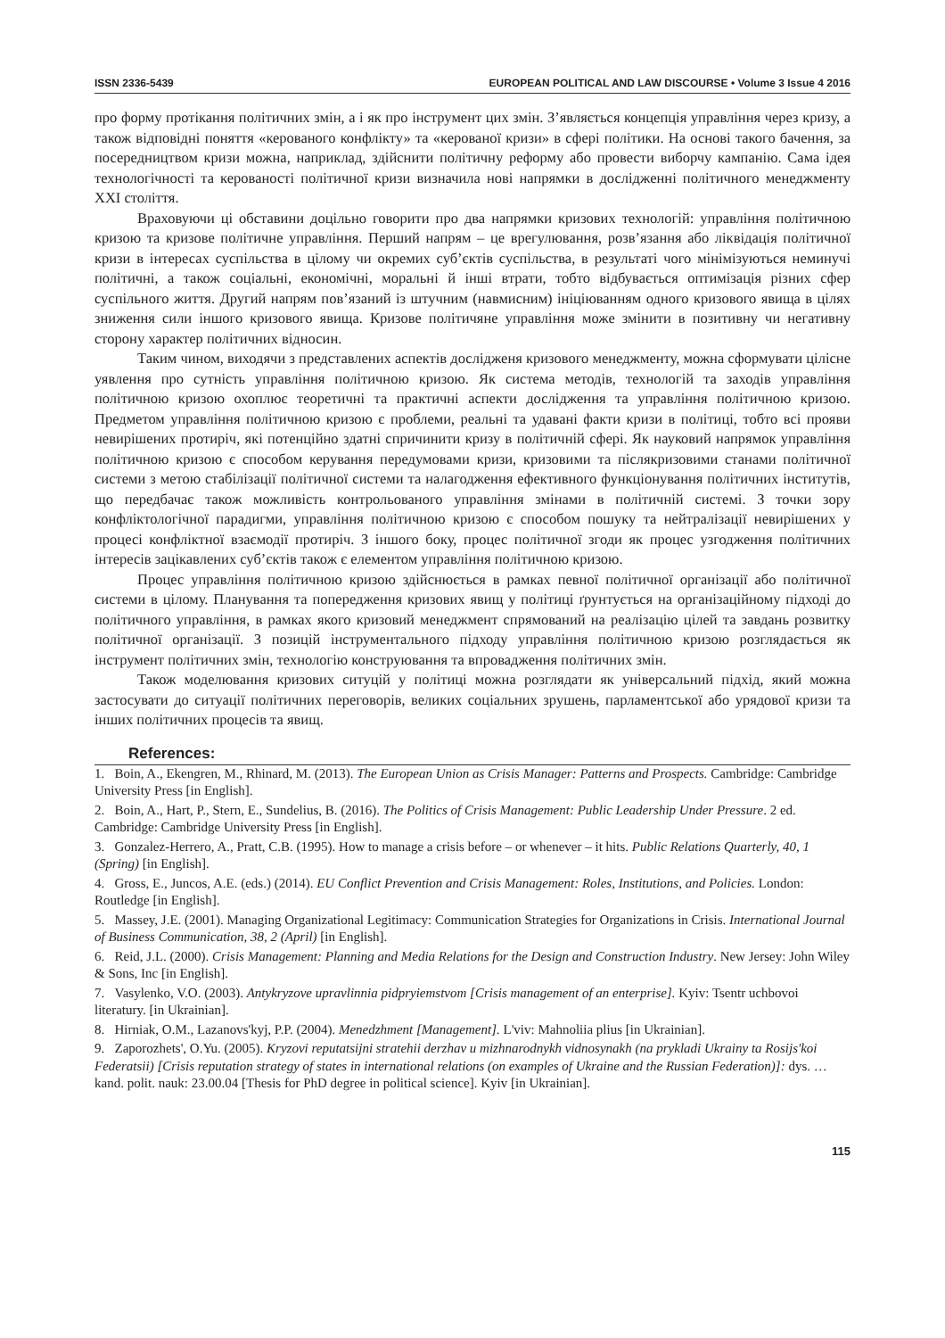ISSN 2336-5439 EUROPEAN POLITICAL AND LAW DISCOURSE • Volume 3 Issue 4 2016
про форму протікання політичних змін, а і як про інструмент цих змін. З’являється концепція управління через кризу, а також відповідні поняття «керованого конфлікту» та «керованої кризи» в сфері політики. На основі такого бачення, за посередництвом кризи можна, наприклад, здійснити політичну реформу або провести виборчу кампанію. Сама ідея технологічності та керованості політичної кризи визначила нові напрямки в дослідженні політичного менеджменту XXI століття.
Враховуючи ці обставини доцільно говорити про два напрямки кризових технологій: управління політичною кризою та кризове політичне управління. Перший напрям – це врегулювання, розв’язання або ліквідація політичної кризи в інтересах суспільства в цілому чи окремих суб’єктів суспільства, в результаті чого мінімізуються неминучі політичні, а також соціальні, економічні, моральні й інші втрати, тобто відбувається оптимізація різних сфер суспільного життя. Другий напрям пов’язаний із штучним (навмисним) ініціюванням одного кризового явища в цілях зниження сили іншого кризового явища. Кризове політичяне управління може змінити в позитивну чи негативну сторону характер політичних відносин.
Таким чином, виходячи з представлених аспектів дослідженя кризового менеджменту, можна сформувати цілісне уявлення про сутність управління політичною кризою. Як система методів, технологій та заходів управління політичною кризою охоплює теоретичні та практичні аспекти дослідження та управління політичною кризою. Предметом управління політичною кризою є проблеми, реальні та удавані факти кризи в політиці, тобто всі прояви невирішених протиріч, які потенційно здатні спричинити кризу в політичній сфері. Як науковий напрямок управління політичною кризою є способом керування передумовами кризи, кризовими та післякризовими станами політичної системи з метою стабілізації політичної системи та налагодження ефективного функціонування політичних інститутів, що передбачає також можливість контрольованого управління змінами в політичній системі. З точки зору конфліктологічної парадигми, управління політичною кризою є способом пошуку та нейтралізації невирішених у процесі конфліктної взаємодії протиріч. З іншого боку, процес політичної згоди як процес узгодження політичних інтересів зацікавлених суб’єктів також є елементом управління політичною кризою.
Процес управління політичною кризою здійснюється в рамках певної політичної організації або політичної системи в цілому. Планування та попередження кризових явищ у політиці ґрунтується на організаційному підході до політичного управління, в рамках якого кризовий менеджмент спрямований на реалізацію цілей та завдань розвитку політичної організації. З позицій інструментального підходу управління політичною кризою розглядається як інструмент політичних змін, технологію конструювання та впровадження політичних змін.
Також моделювання кризових ситуцій у політиці можна розглядати як універсальний підхід, який можна застосувати до ситуації політичних переговорів, великих соціальних зрушень, парламентської або урядової кризи та інших політичних процесів та явищ.
References:
1. Boin, A., Ekengren, M., Rhinard, M. (2013). The European Union as Crisis Manager: Patterns and Prospects. Cambridge: Cambridge University Press [in English].
2. Boin, A., Hart, P., Stern, E., Sundelius, B. (2016). The Politics of Crisis Management: Public Leadership Under Pressure. 2 ed. Cambridge: Cambridge University Press [in English].
3. Gonzalez-Herrero, A., Pratt, C.B. (1995). How to manage a crisis before – or whenever – it hits. Public Relations Quarterly, 40, 1 (Spring) [in English].
4. Gross, E., Juncos, A.E. (eds.) (2014). EU Conflict Prevention and Crisis Management: Roles, Institutions, and Policies. London: Routledge [in English].
5. Massey, J.E. (2001). Managing Organizational Legitimacy: Communication Strategies for Organizations in Crisis. International Journal of Business Communication, 38, 2 (April) [in English].
6. Reid, J.L. (2000). Crisis Management: Planning and Media Relations for the Design and Construction Industry. New Jersey: John Wiley & Sons, Inc [in English].
7. Vasylenko, V.O. (2003). Antykryzove upravlinnia pidpryiemstvom [Crisis management of an enterprise]. Kyiv: Tsentr uchbovoi literatury. [in Ukrainian].
8. Hirniak, O.M., Lazanovs'kyj, P.P. (2004). Menedzhment [Management]. L'viv: Mahnoliia plius [in Ukrainian].
9. Zaporozhets', O.Yu. (2005). Kryzovi reputatsijni stratehii derzhav u mizhnarodnykh vidnosynakh (na prykladi Ukrainy ta Rosijs'koi Federatsii) [Crisis reputation strategy of states in international relations (on examples of Ukraine and the Russian Federation)]: dys. … kand. polit. nauk: 23.00.04 [Thesis for PhD degree in political science]. Kyiv [in Ukrainian].
115